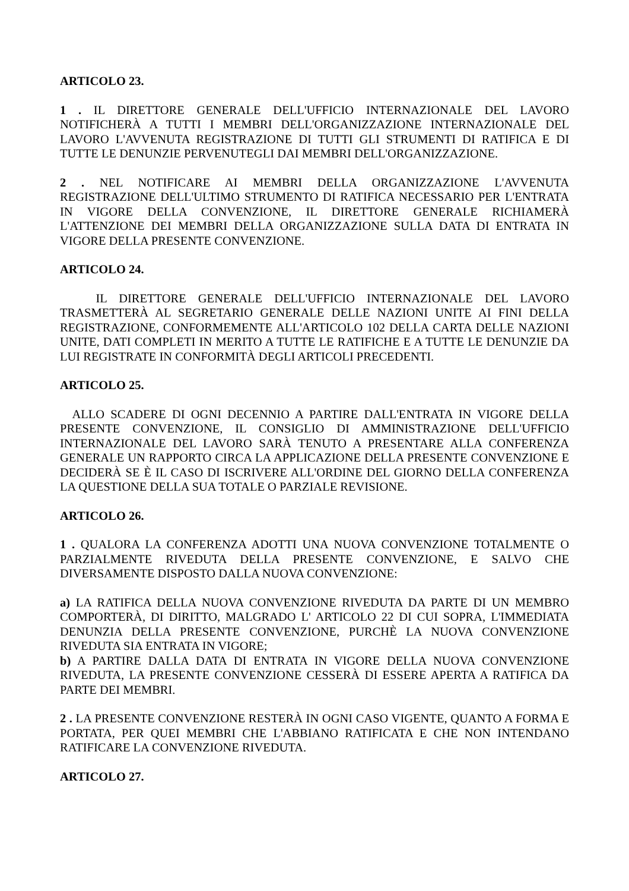ARTICOLO 23.
1 . IL DIRETTORE GENERALE DELL'UFFICIO INTERNAZIONALE DEL LAVORO NOTIFICHERÀ A TUTTI I MEMBRI DELL'ORGANIZZAZIONE INTERNAZIONALE DEL LAVORO L'AVVENUTA REGISTRAZIONE DI TUTTI GLI STRUMENTI DI RATIFICA E DI TUTTE LE DENUNZIE PERVENUTEGLI DAI MEMBRI DELL'ORGANIZZAZIONE.
2 . NEL NOTIFICARE AI MEMBRI DELLA ORGANIZZAZIONE L'AVVENUTA REGISTRAZIONE DELL'ULTIMO STRUMENTO DI RATIFICA NECESSARIO PER L'ENTRATA IN VIGORE DELLA CONVENZIONE, IL DIRETTORE GENERALE RICHIAMERÀ L'ATTENZIONE DEI MEMBRI DELLA ORGANIZZAZIONE SULLA DATA DI ENTRATA IN VIGORE DELLA PRESENTE CONVENZIONE.
ARTICOLO 24.
IL DIRETTORE GENERALE DELL'UFFICIO INTERNAZIONALE DEL LAVORO TRASMETTERÀ AL SEGRETARIO GENERALE DELLE NAZIONI UNITE AI FINI DELLA REGISTRAZIONE, CONFORMEMENTE ALL'ARTICOLO 102 DELLA CARTA DELLE NAZIONI UNITE, DATI COMPLETI IN MERITO A TUTTE LE RATIFICHE E A TUTTE LE DENUNZIE DA LUI REGISTRATE IN CONFORMITÀ DEGLI ARTICOLI PRECEDENTI.
ARTICOLO 25.
ALLO SCADERE DI OGNI DECENNIO A PARTIRE DALL'ENTRATA IN VIGORE DELLA PRESENTE CONVENZIONE, IL CONSIGLIO DI AMMINISTRAZIONE DELL'UFFICIO INTERNAZIONALE DEL LAVORO SARÀ TENUTO A PRESENTARE ALLA CONFERENZA GENERALE UN RAPPORTO CIRCA LA APPLICAZIONE DELLA PRESENTE CONVENZIONE E DECIDERÀ SE È IL CASO DI ISCRIVERE ALL'ORDINE DEL GIORNO DELLA CONFERENZA LA QUESTIONE DELLA SUA TOTALE O PARZIALE REVISIONE.
ARTICOLO 26.
1 . QUALORA LA CONFERENZA ADOTTI UNA NUOVA CONVENZIONE TOTALMENTE O PARZIALMENTE RIVEDUTA DELLA PRESENTE CONVENZIONE, E SALVO CHE DIVERSAMENTE DISPOSTO DALLA NUOVA CONVENZIONE:
a) LA RATIFICA DELLA NUOVA CONVENZIONE RIVEDUTA DA PARTE DI UN MEMBRO COMPORTERÀ, DI DIRITTO, MALGRADO L' ARTICOLO 22 DI CUI SOPRA, L'IMMEDIATA DENUNZIA DELLA PRESENTE CONVENZIONE, PURCHÈ LA NUOVA CONVENZIONE RIVEDUTA SIA ENTRATA IN VIGORE;
b) A PARTIRE DALLA DATA DI ENTRATA IN VIGORE DELLA NUOVA CONVENZIONE RIVEDUTA, LA PRESENTE CONVENZIONE CESSERÀ DI ESSERE APERTA A RATIFICA DA PARTE DEI MEMBRI.
2 . LA PRESENTE CONVENZIONE RESTERÀ IN OGNI CASO VIGENTE, QUANTO A FORMA E PORTATA, PER QUEI MEMBRI CHE L'ABBIANO RATIFICATA E CHE NON INTENDANO RATIFICARE LA CONVENZIONE RIVEDUTA.
ARTICOLO 27.